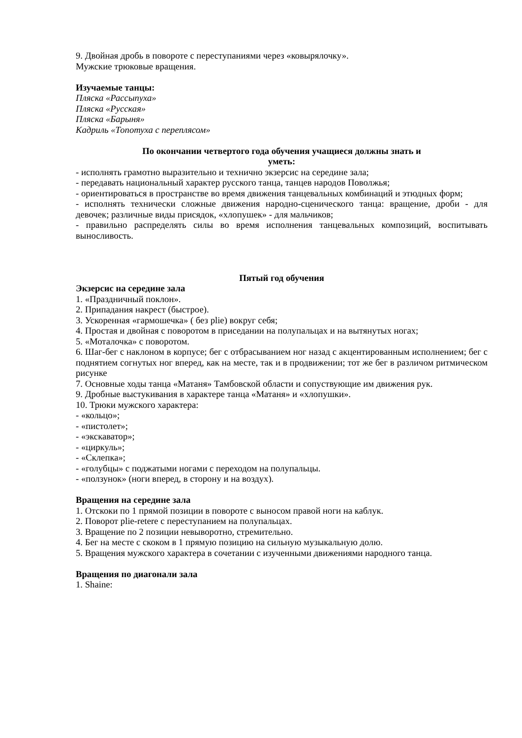9. Двойная дробь в повороте с переступаниями через «ковырялочку».
Мужские трюковые вращения.
Изучаемые танцы:
Пляска «Рассыпуха»
Пляска «Русская»
Пляска «Барыня»
Кадриль «Топотуха с переплясом»
По окончании четвертого года обучения учащиеся должны знать и
уметь:
- исполнять грамотно выразительно и технично экзерсис на середине зала;
- передавать национальный характер русского танца, танцев народов Поволжья;
- ориентироваться в пространстве во время движения танцевальных комбинаций и этюдных форм;
- исполнять технически сложные движения народно-сценического танца: вращение, дроби - для девочек; различные виды присядок, «хлопушек» - для мальчиков;
- правильно распределять силы во время исполнения танцевальных композиций, воспитывать выносливость.
Пятый год обучения
Экзерсис на середине зала
1. «Праздничный поклон».
2. Припадания накрест (быстрое).
3. Ускоренная «гармошечка» ( без plie) вокруг себя;
4. Простая и двойная с поворотом в приседании на полупальцах и на вытянутых ногах;
5. «Моталочка» с поворотом.
6. Шаг-бег с наклоном в корпусе; бег с отбрасыванием ног назад с акцентированным исполнением; бег с поднятием согнутых ног вперед, как на месте, так и в продвижении; тот же бег в различом ритмическом рисунке
7. Основные ходы танца «Матаня» Тамбовской области и сопуствующие им движения рук.
9. Дробные выстукивания в характере танца «Матаня» и «хлопушки».
10. Трюки мужского характера:
- «кольцо»;
- «пистолет»;
- «экскаватор»;
- «циркуль»;
- «Склепка»;
- «голубцы» с поджатыми ногами с переходом на полупальцы.
- «ползунок» (ноги вперед, в сторону и на воздух).
Вращения на середине зала
1. Отскоки по 1 прямой позиции в повороте с выносом правой ноги на каблук.
2. Поворот plie-retere с переступанием на полупальцах.
3. Вращение по 2 позиции невыворотно, стремительно.
4. Бег на месте с скоком в 1 прямую позицию на сильную музыкальную долю.
5. Вращения мужского характера в сочетании с изученными движениями народного танца.
Вращения по диагонали зала
1. Shaine: